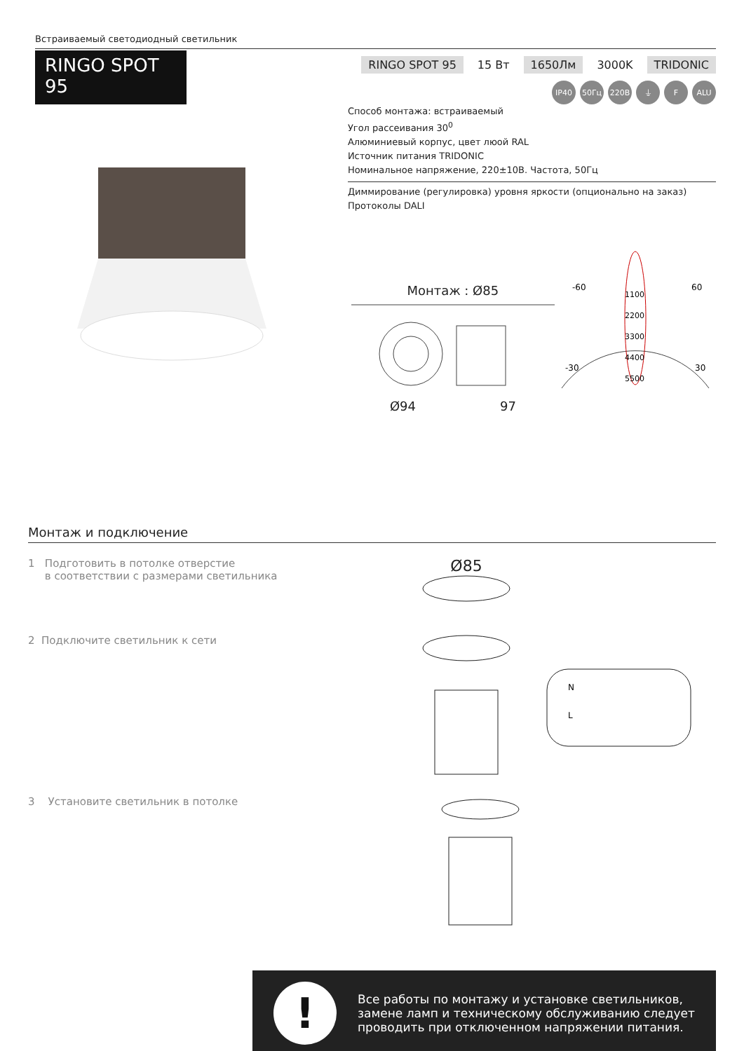Встраиваемый светодиодный светильник
RINGO SPOT 95
RINGO SPOT 95 15 Вт 1650Лм 3000K TRIDONIC
IP40 50Гц 220В ⏚ F ALU
Способ монтажа: встраиваемый
Угол рассеивания 30<sup>0</sup>
Алюминиевый корпус, цвет люой RAL
Источник питания TRIDONIC
Номинальное напряжение, 220±10В. Частота, 50Гц
Диммирование (регулировка) уровня яркости (опционально на заказ)
Протоколы DALI
Монтаж : Ø85
Ø94 97
-60
60
-30
30
1100
2200
3300
4400
5500
Монтаж и подключение
1 Подготовить в потолке отверстие
в соответствии с размерами светильника
Ø85
2 Подключите светильник к сети
N
L
3 Установите светильник в потолке
!
Все работы по монтажу и установке светильников, замене ламп и техническому обслуживанию следует проводить при отключенном напряжении питания.